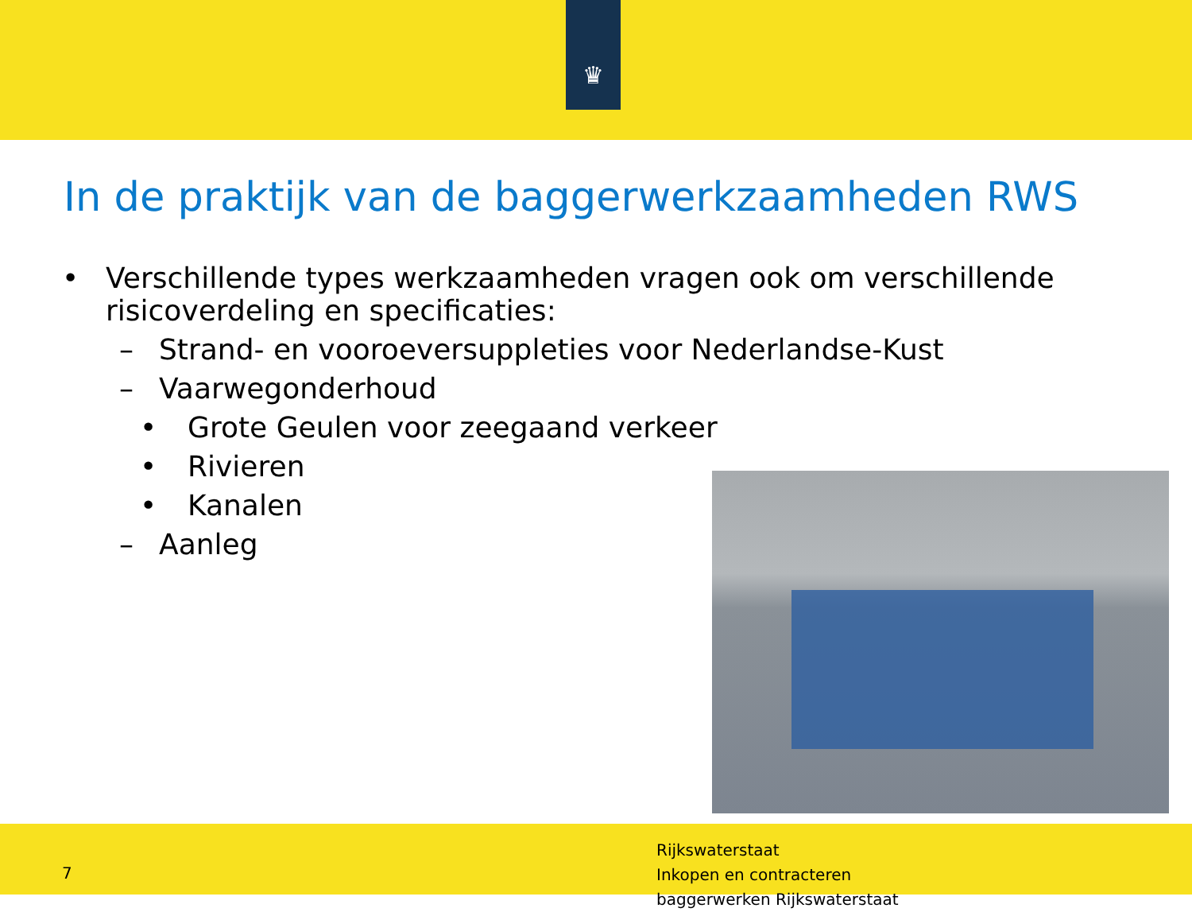♛
In de praktijk van de baggerwerkzaamheden RWS
• Verschillende types werkzaamheden vragen ook om verschillende
risicoverdeling en specificaties:
– Strand- en vooroeversuppleties voor Nederlandse-Kust
– Vaarwegonderhoud
• Grote Geulen voor zeegaand verkeer
• Rivieren
• Kanalen
– Aanleg
7
Rijkswaterstaat
Inkopen en contracteren
baggerwerken Rijkswaterstaat